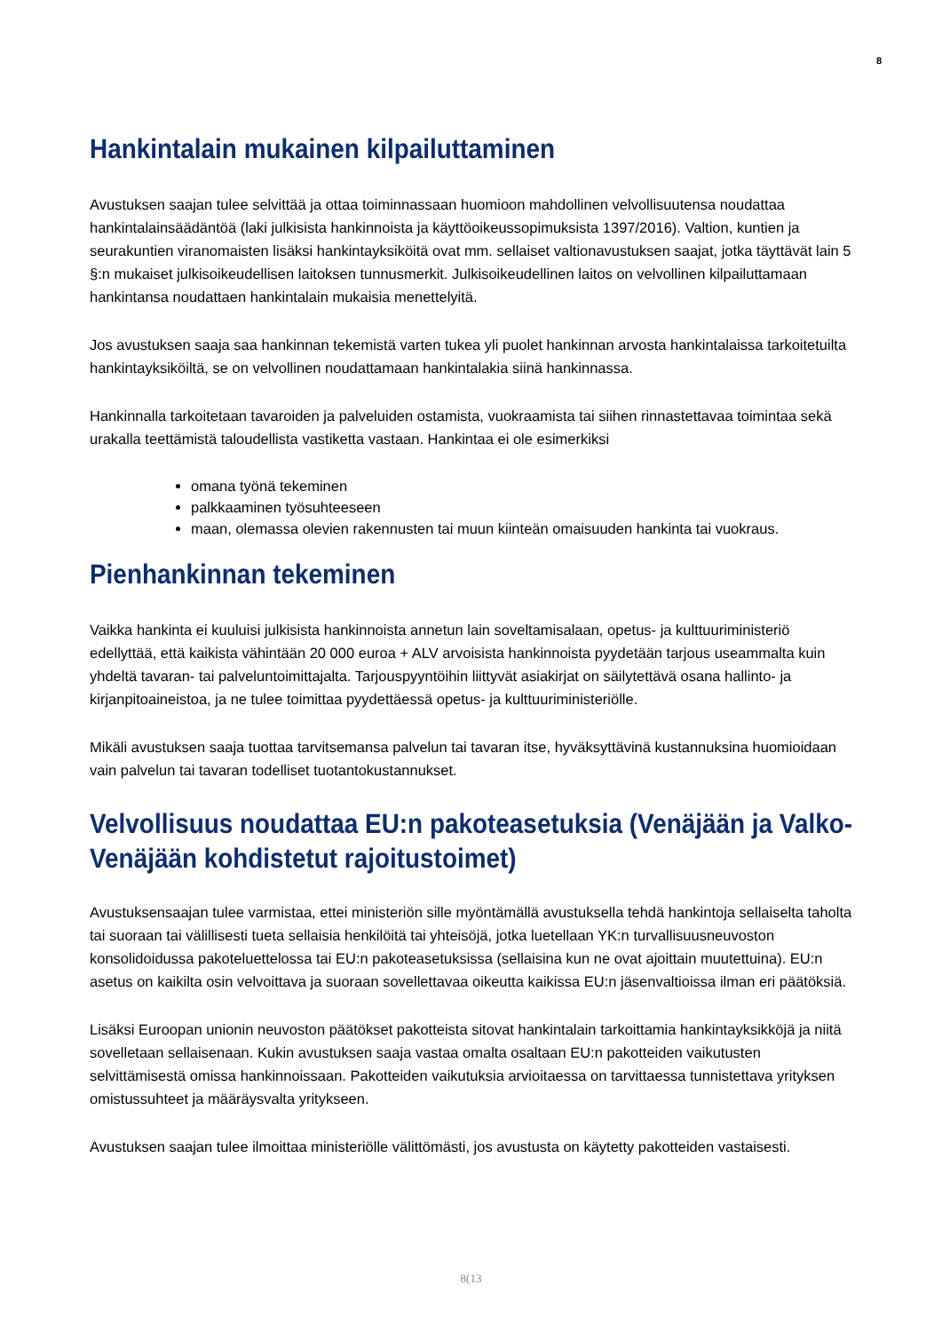8
Hankintalain mukainen kilpailuttaminen
Avustuksen saajan tulee selvittää ja ottaa toiminnassaan huomioon mahdollinen velvollisuutensa noudattaa hankintalainsäädäntöä (laki julkisista hankinnoista ja käyttöoikeussopimuksista 1397/2016). Valtion, kuntien ja seurakuntien viranomaisten lisäksi hankintayksiköitä ovat mm. sellaiset valtionavustuksen saajat, jotka täyttävät lain 5 §:n mukaiset julkisoikeudellisen laitoksen tunnusmerkit. Julkisoikeudellinen laitos on velvollinen kilpailuttamaan hankintansa noudattaen hankintalain mukaisia menettelyitä.
Jos avustuksen saaja saa hankinnan tekemistä varten tukea yli puolet hankinnan arvosta hankintalaissa tarkoitetuilta hankintayksiköiltä, se on velvollinen noudattamaan hankintalakia siinä hankinnassa.
Hankinnalla tarkoitetaan tavaroiden ja palveluiden ostamista, vuokraamista tai siihen rinnastettavaa toimintaa sekä urakalla teettämistä taloudellista vastiketta vastaan. Hankintaa ei ole esimerkiksi
omana työnä tekeminen
palkkaaminen työsuhteeseen
maan, olemassa olevien rakennusten tai muun kiinteän omaisuuden hankinta tai vuokraus.
Pienhankinnan tekeminen
Vaikka hankinta ei kuuluisi julkisista hankinnoista annetun lain soveltamisalaan, opetus- ja kulttuuriministeriö edellyttää, että kaikista vähintään 20 000 euroa + ALV arvoisista hankinnoista pyydetään tarjous useammalta kuin yhdeltä tavaran- tai palveluntoimittajalta. Tarjouspyyntöihin liittyvät asiakirjat on säilytettävä osana hallinto- ja kirjanpitoaineistoa, ja ne tulee toimittaa pyydettäessä opetus- ja kulttuuriministeriölle.
Mikäli avustuksen saaja tuottaa tarvitsemansa palvelun tai tavaran itse, hyväksyttävinä kustannuksina huomioidaan vain palvelun tai tavaran todelliset tuotantokustannukset.
Velvollisuus noudattaa EU:n pakoteasetuksia (Venäjään ja Valko-Venäjään kohdistetut rajoitustoimet)
Avustuksensaajan tulee varmistaa, ettei ministeriön sille myöntämällä avustuksella tehdä hankintoja sellaiselta taholta tai suoraan tai välillisesti tueta sellaisia henkilöitä tai yhteisöjä, jotka luetellaan YK:n turvallisuusneuvoston konsolidoidussa pakoteluettelossa tai EU:n pakoteasetuksissa (sellaisina kun ne ovat ajoittain muutettuina). EU:n asetus on kaikilta osin velvoittava ja suoraan sovellettavaa oikeutta kaikissa EU:n jäsenvaltioissa ilman eri päätöksiä.
Lisäksi Euroopan unionin neuvoston päätökset pakotteista sitovat hankintalain tarkoittamia hankintayksikköjä ja niitä sovelletaan sellaisenaan. Kukin avustuksen saaja vastaa omalta osaltaan EU:n pakotteiden vaikutusten selvittämisestä omissa hankinnoissaan. Pakotteiden vaikutuksia arvioitaessa on tarvittaessa tunnistettava yrityksen omistussuhteet ja määräysvalta yritykseen.
Avustuksen saajan tulee ilmoittaa ministeriölle välittömästi, jos avustusta on käytetty pakotteiden vastaisesti.
8(13